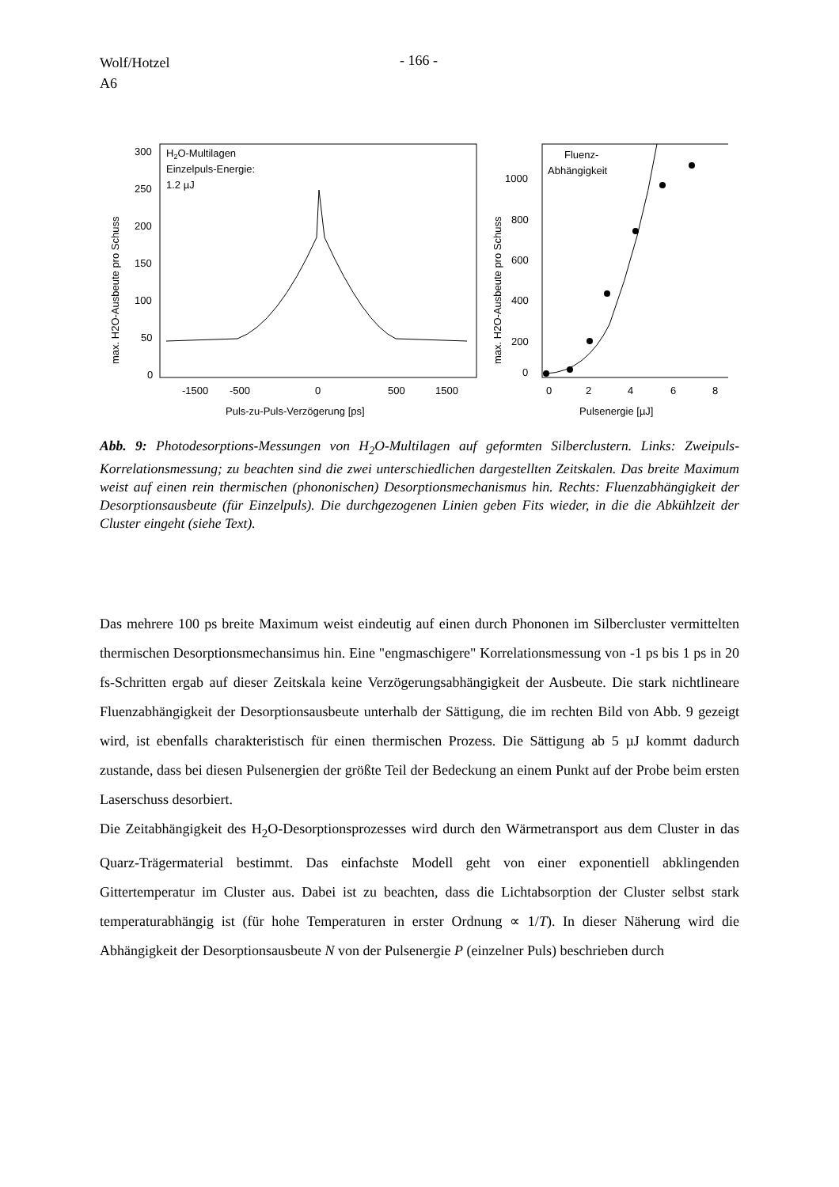Wolf/Hotzel
A6
- 166 -
H2O-Multilagen
Einzelpuls-Energie:
1.2 µJ
300
250
200
150
100
50
0
-1500
-500
0
500
1500
Puls-zu-Puls-Verzögerung [ps]
max. H2O-Ausbeute pro Schuss
Fluenz-
Abhängigkeit
1000
800
600
400
200
0
0
2
4
6
8
Pulsenergie [µJ]
max. H2O-Ausbeute pro Schuss
Abb. 9: Photodesorptions-Messungen von H<sub>2</sub>O-Multilagen auf geformten Silberclustern. Links: Zweipuls-Korrelationsmessung; zu beachten sind die zwei unterschiedlichen dar­gestellten Zeitskalen. Das breite Maximum weist auf einen rein thermischen (phononischen) Desorptionsmechanismus hin. Rechts: Fluenzabhängigkeit der Desorptionsausbeute (für Einzelpuls). Die durchgezogenen Linien geben Fits wieder, in die die Abkühlzeit der Cluster eingeht (siehe Text).
Das mehrere 100 ps breite Maximum weist eindeutig auf einen durch Phononen im Silbercluster vermittelten thermischen Desorptionsmechansimus hin. Eine "engmaschigere" Korrelationsmessung von -1 ps bis 1 ps in 20 fs-Schritten ergab auf dieser Zeitskala keine Verzögerungsabhängigkeit der Ausbeute. Die stark nichtlineare Fluenzabhängigkeit der Desorptionsausbeute unterhalb der Sättigung, die im rechten Bild von Abb. 9 gezeigt wird, ist ebenfalls charakteristisch für einen thermischen Prozess. Die Sättigung ab 5 µJ kommt dadurch zustande, dass bei diesen Pulsenergien der größte Teil der Bedeckung an einem Punkt auf der Probe beim ersten Laserschuss desorbiert.
Die Zeitabhängigkeit des H<sub>2</sub>O-Desorptionsprozesses wird durch den Wärmetransport aus dem Cluster in das Quarz-Trägermaterial bestimmt. Das einfachste Modell geht von einer exponentiell abklingenden Gittertemperatur im Cluster aus. Dabei ist zu beachten, dass die Lichtabsorption der Cluster selbst stark temperaturabhängig ist (für hohe Temperaturen in erster Ordnung ∝ 1/T). In dieser Näherung wird die Abhängigkeit der Desorptionsausbeute N von der Pulsenergie P (einzelner Puls) beschrieben durch